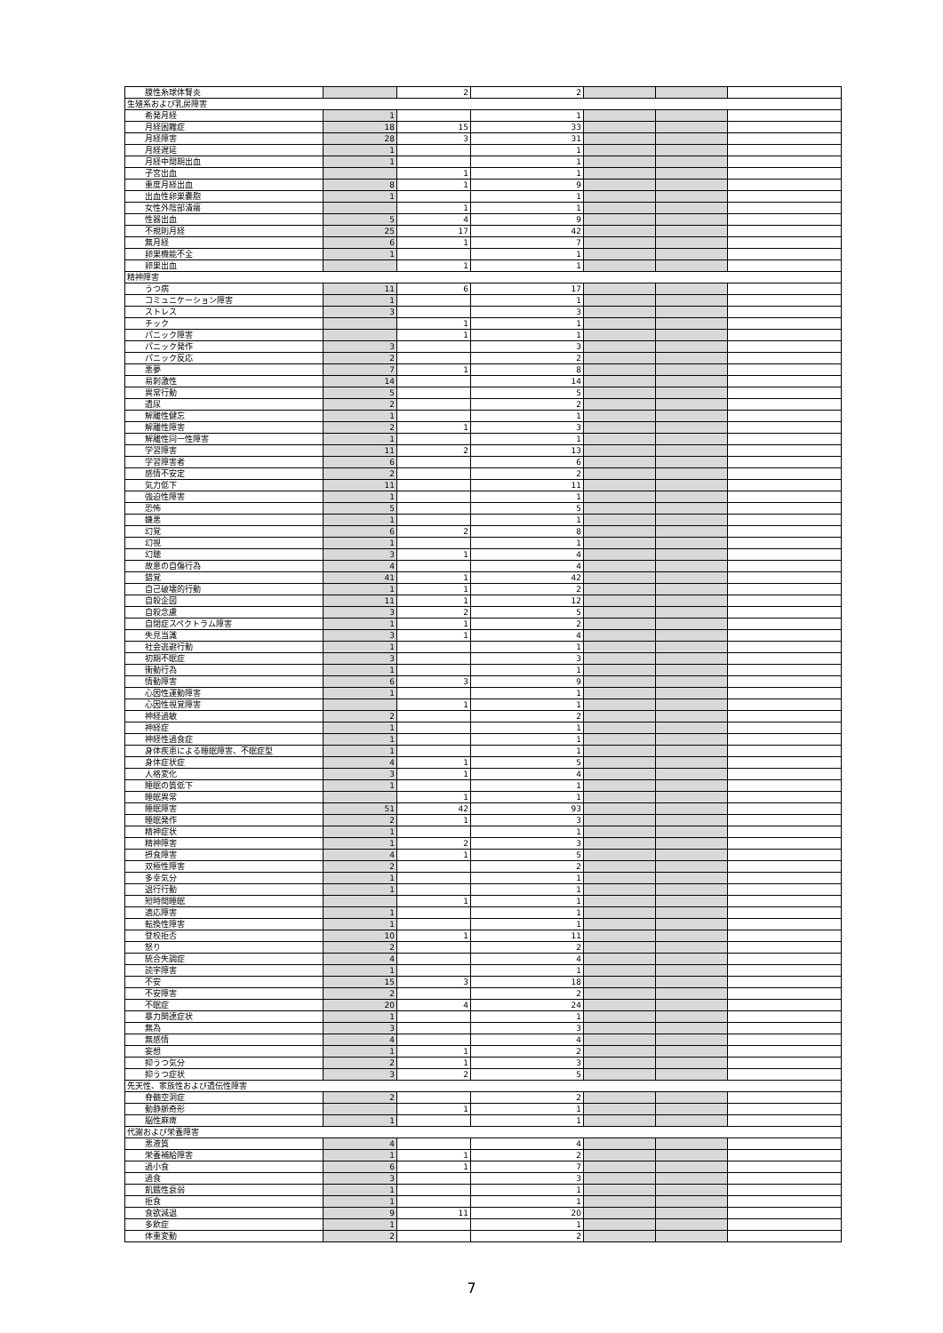| 膜性糸球体腎炎 | | 2 | 2 | | | |
| 生殖系および乳房障害 | | | | | | |
| 希発月経 | 1 | | 1 | | | |
| 月経困難症 | 18 | 15 | 33 | | | |
| 月経障害 | 28 | 3 | 31 | | | |
| 月経遅延 | 1 | | 1 | | | |
| 月経中間期出血 | 1 | | 1 | | | |
| 子宮出血 | | 1 | 1 | | | |
| 重度月経出血 | 8 | 1 | 9 | | | |
| 出血性卵巣嚢胞 | 1 | | 1 | | | |
| 女性外陰部潰瘍 | | 1 | 1 | | | |
| 性器出血 | 5 | 4 | 9 | | | |
| 不規則月経 | 25 | 17 | 42 | | | |
| 無月経 | 6 | 1 | 7 | | | |
| 卵巣機能不全 | 1 | | 1 | | | |
| 卵巣出血 | | 1 | 1 | | | |
| 精神障害 | | | | | | |
| うつ病 | 11 | 6 | 17 | | | |
| コミュニケーション障害 | 1 | | 1 | | | |
| ストレス | 3 | | 3 | | | |
| チック | | 1 | 1 | | | |
| パニック障害 | | 1 | 1 | | | |
| パニック発作 | 3 | | 3 | | | |
| パニック反応 | 2 | | 2 | | | |
| 悪夢 | 7 | 1 | 8 | | | |
| 易刺激性 | 14 | | 14 | | | |
| 異常行動 | 5 | | 5 | | | |
| 遺尿 | 2 | | 2 | | | |
| 解離性健忘 | 1 | | 1 | | | |
| 解離性障害 | 2 | 1 | 3 | | | |
| 解離性同一性障害 | 1 | | 1 | | | |
| 学習障害 | 11 | 2 | 13 | | | |
| 学習障害者 | 6 | | 6 | | | |
| 感情不安定 | 2 | | 2 | | | |
| 気力低下 | 11 | | 11 | | | |
| 強迫性障害 | 1 | | 1 | | | |
| 恐怖 | 5 | | 5 | | | |
| 嫌悪 | 1 | | 1 | | | |
| 幻覚 | 6 | 2 | 8 | | | |
| 幻視 | 1 | | 1 | | | |
| 幻聴 | 3 | 1 | 4 | | | |
| 故意の自傷行為 | 4 | | 4 | | | |
| 錯覚 | 41 | 1 | 42 | | | |
| 自己破壊的行動 | 1 | 1 | 2 | | | |
| 自殺企図 | 11 | 1 | 12 | | | |
| 自殺念慮 | 3 | 2 | 5 | | | |
| 自閉症スペクトラム障害 | 1 | 1 | 2 | | | |
| 失見当識 | 3 | 1 | 4 | | | |
| 社会逃避行動 | 1 | | 1 | | | |
| 初期不眠症 | 3 | | 3 | | | |
| 衝動行為 | 1 | | 1 | | | |
| 情動障害 | 6 | 3 | 9 | | | |
| 心因性運動障害 | 1 | | 1 | | | |
| 心因性視覚障害 | | 1 | 1 | | | |
| 神経過敏 | 2 | | 2 | | | |
| 神経症 | 1 | | 1 | | | |
| 神経性過食症 | 1 | | 1 | | | |
| 身体疾患による睡眠障害、不眠症型 | 1 | | 1 | | | |
| 身体症状症 | 4 | 1 | 5 | | | |
| 人格変化 | 3 | 1 | 4 | | | |
| 睡眠の質低下 | 1 | | 1 | | | |
| 睡眠異常 | | 1 | 1 | | | |
| 睡眠障害 | 51 | 42 | 93 | | | |
| 睡眠発作 | 2 | 1 | 3 | | | |
| 精神症状 | 1 | | 1 | | | |
| 精神障害 | 1 | 2 | 3 | | | |
| 摂食障害 | 4 | 1 | 5 | | | |
| 双極性障害 | 2 | | 2 | | | |
| 多幸気分 | 1 | | 1 | | | |
| 退行行動 | 1 | | 1 | | | |
| 短時間睡眠 | | 1 | 1 | | | |
| 適応障害 | 1 | | 1 | | | |
| 転換性障害 | 1 | | 1 | | | |
| 登校拒否 | 10 | 1 | 11 | | | |
| 怒り | 2 | | 2 | | | |
| 統合失調症 | 4 | | 4 | | | |
| 読字障害 | 1 | | 1 | | | |
| 不安 | 15 | 3 | 18 | | | |
| 不安障害 | 2 | | 2 | | | |
| 不眠症 | 20 | 4 | 24 | | | |
| 暴力関連症状 | 1 | | 1 | | | |
| 無為 | 3 | | 3 | | | |
| 無感情 | 4 | | 4 | | | |
| 妄想 | 1 | 1 | 2 | | | |
| 抑うつ気分 | 2 | 1 | 3 | | | |
| 抑うつ症状 | 3 | 2 | 5 | | | |
| 先天性、家族性および遺伝性障害 | | | | | | |
| 脊髄空洞症 | 2 | | 2 | | | |
| 動静脈奇形 | | 1 | 1 | | | |
| 脳性麻痺 | 1 | | 1 | | | |
| 代謝および栄養障害 | | | | | | |
| 悪液質 | 4 | | 4 | | | |
| 栄養補給障害 | 1 | 1 | 2 | | | |
| 過小食 | 6 | 1 | 7 | | | |
| 過食 | 3 | | 3 | | | |
| 飢餓性衰弱 | 1 | | 1 | | | |
| 拒食 | 1 | | 1 | | | |
| 食欲減退 | 9 | 11 | 20 | | | |
| 多飲症 | 1 | | 1 | | | |
| 体重変動 | 2 | | 2 | | | |
7